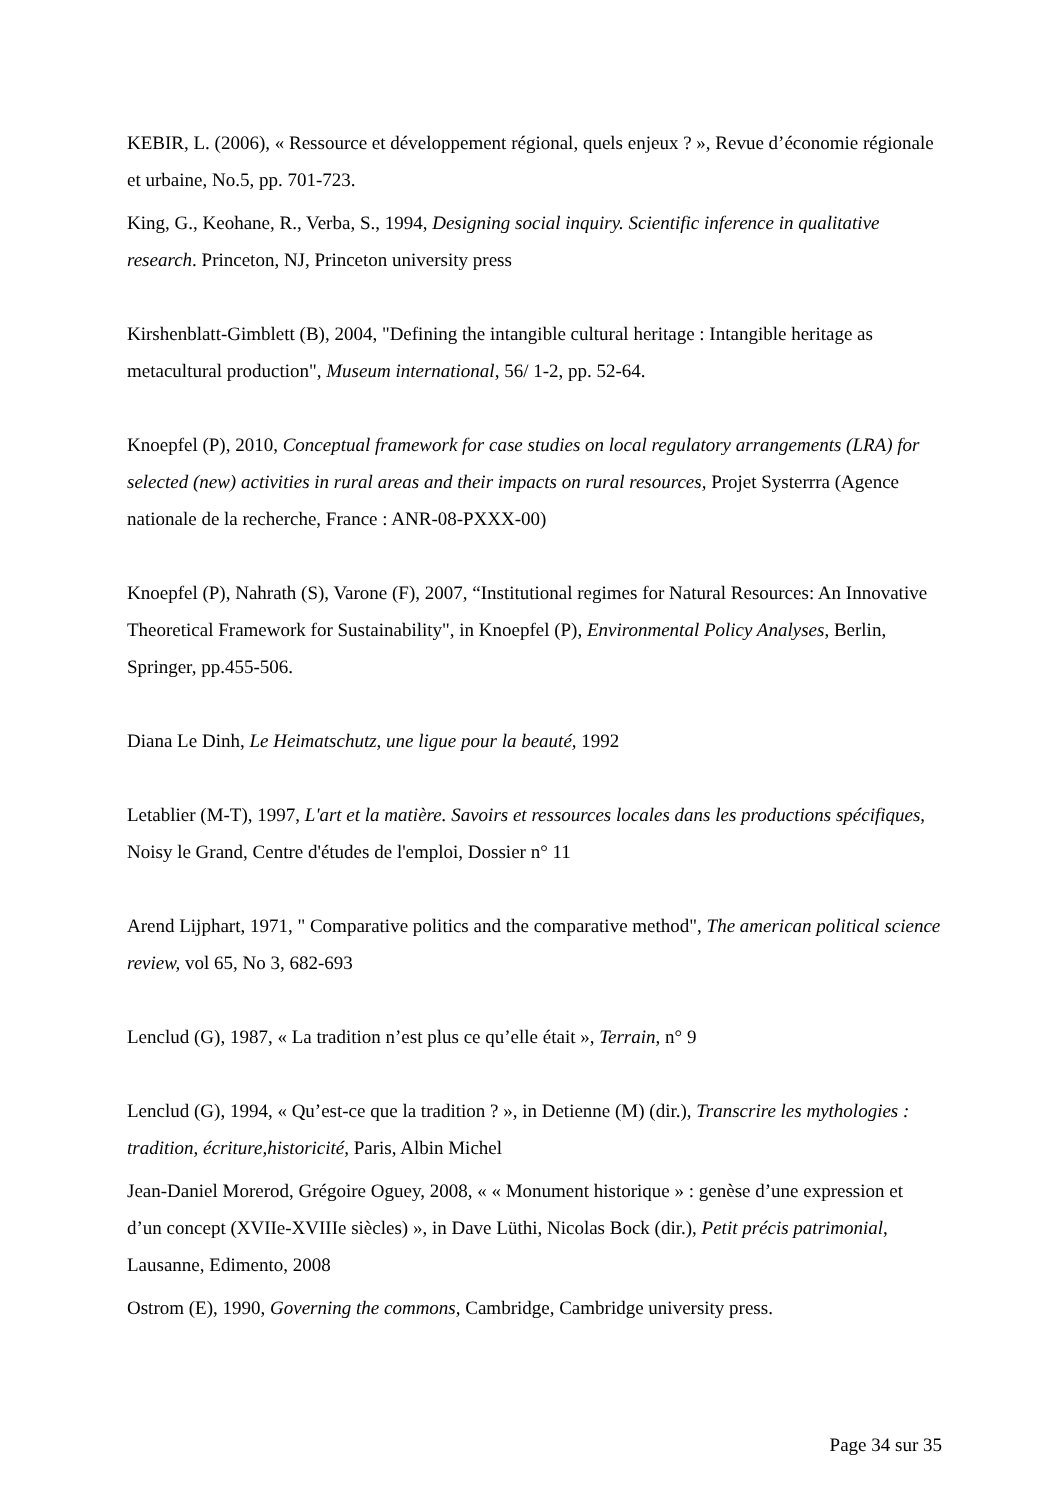KEBIR, L. (2006), « Ressource et développement régional, quels enjeux ? », Revue d’économie régionale et urbaine, No.5, pp. 701-723.
King, G., Keohane, R., Verba, S., 1994, Designing social inquiry. Scientific inference in qualitative research. Princeton, NJ, Princeton university press
Kirshenblatt-Gimblett (B), 2004, "Defining the intangible cultural heritage : Intangible heritage as metacultural production", Museum international, 56/ 1-2, pp. 52-64.
Knoepfel (P), 2010, Conceptual framework for case studies on local regulatory arrangements (LRA) for selected (new) activities in rural areas and their impacts on rural resources, Projet Systerrra (Agence nationale de la recherche, France : ANR-08-PXXX-00)
Knoepfel (P), Nahrath (S), Varone (F), 2007, “Institutional regimes for Natural Resources: An Innovative Theoretical Framework for Sustainability", in Knoepfel (P), Environmental Policy Analyses, Berlin, Springer, pp.455-506.
Diana Le Dinh, Le Heimatschutz, une ligue pour la beauté, 1992
Letablier (M-T), 1997, L'art et la matière. Savoirs et ressources locales dans les productions spécifiques, Noisy le Grand, Centre d'études de l'emploi, Dossier n° 11
Arend Lijphart, 1971, " Comparative politics and the comparative method", The american political science review, vol 65, No 3, 682-693
Lenclud (G), 1987, « La tradition n’est plus ce qu’elle était », Terrain, n° 9
Lenclud (G), 1994, « Qu’est-ce que la tradition ? », in Detienne (M) (dir.), Transcrire les mythologies : tradition, écriture,historicité, Paris, Albin Michel
Jean-Daniel Morerod, Grégoire Oguey, 2008, « « Monument historique » : genèse d’une expression et d’un concept (XVIIe-XVIIIe siècles) », in Dave Lüthi, Nicolas Bock (dir.), Petit précis patrimonial, Lausanne, Edimento, 2008
Ostrom (E), 1990, Governing the commons, Cambridge, Cambridge university press.
Page 34 sur 35